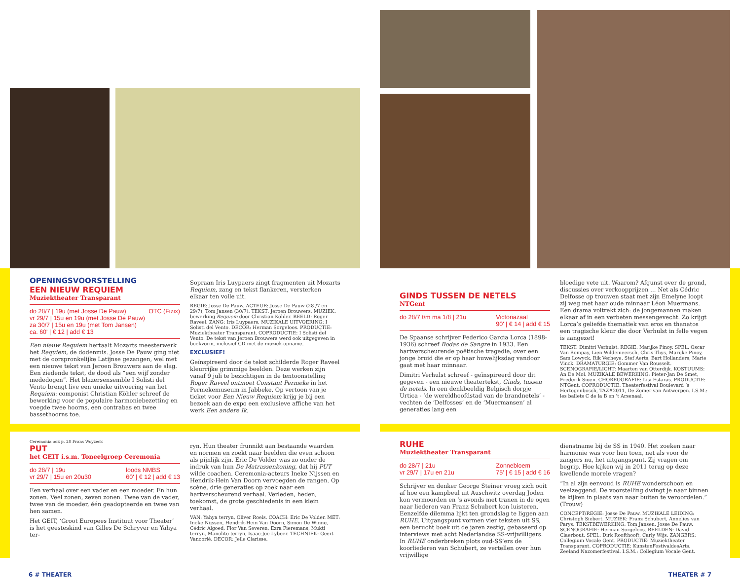OPENINGSVOORSTELLING
EEN NIEUW REQUIEM
Muziektheater Transparant
do 28/7 | 19u (met Josse De Pauw)
vr 29/7 | 15u en 19u (met Josse De Pauw)
za 30/7 | 15u en 19u (met Tom Jansen)
ca. 60' | € 12 | add € 13 OTC (Fizix)
Een nieuw Requiem hertaalt Mozarts meesterwerk het Requiem, de dodenmis. Josse De Pauw ging niet met de oorspronkelijke Latijnse gezangen, wel met een nieuwe tekst van Jeroen Brouwers aan de slag. Een ziedende tekst, de dood als “een wijf zonder mededogen”. Het blazersensemble I Solisti del Vento brengt live een unieke uitvoering van het Requiem: componist Christian Köhler schreef de bewerking voor de populaire harmoniebezetting en voegde twee hoorns, een contrabas en twee bassethoorns toe.
Sopraan Iris Luypaers zingt fragmenten uit Mozarts Requiem, zang en tekst flankeren, versterken elkaar ten volle uit.
REGIE: Josse De Pauw. ACTEUR: Josse De Pauw (28 /7 en 29/7), Tom Jansen (30/7). TEKST: Jeroen Brouwers. MUZIEK: bewerking Requiem door Christian Köhler. BEELD: Roger Raveel. ZANG: Iris Luypaers. MUZIKALE UITVOERING: I Solisti del Vento. DECOR: Herman Sorgeloos. PRODUCTIE: Muziektheater Transparant. COPRODUCTIE: I Solisti del Vento. De tekst van Jeroen Brouwers werd ook uitgegeven in boekvorm, inclusief CD met de muziek-opname.
EXCLUSIEF!
Geïnspireerd door de tekst schilderde Roger Raveel kleurrijke grimmige beelden. Deze werken zijn vanaf 9 juli te bezichtigen in de tentoonstelling Roger Raveel ontmoet Constant Permeke in het Permekemuseum in Jabbeke. Op vertoon van je ticket voor Een Nieuw Requiem krijg je bij een bezoek aan de expo een exclusieve affiche van het werk Een andere Ik.
Ceremonia ook p. 20 Frans Woyzeck
PUT
het GEIT i.s.m. Toneelgroep Ceremonia
do 28/7 | 19u
vr 29/7 | 15u en 20u30 loods NMBS
60' | € 12 | add € 13
Een verhaal over een vader en een moeder. En hun zonen. Veel zonen, zeven zonen. Twee van de vader, twee van de moeder, één geadopteerde en twee van hen samen.
Het GEIT, ‘Groot Europees Instituut voor Theater’ is het geesteskind van Gilles De Schryver en Yahya ter-
ryn. Hun theater frunnikt aan bestaande waarden en normen en zoekt naar beelden die even schoon als pijnlijk zijn. Eric De Volder was zo onder de indruk van hun De Matrassenkoning, dat hij PUT wilde coachen. Ceremonia-acteurs Ineke Nijssen en Hendrik-Hein Van Doorn vervoegden de rangen. Op scène, drie generaties op zoek naar een hartverscheurend verhaal. Verleden, heden, toekomst, de grote geschiedenis in een klein verhaal.
VAN: Yahya terryn, Oliver Roels. COACH: Eric De Volder. MET: Ineke Nijssen, Hendrik-Hein Van Doorn, Simon De Winne, Cédric Algoed, Flor Van Severen, Ezra Fieremans, Mukti terryn, Manolito terryn, Isaac-Joe Lybeer. TECHNIEK: Geert Vanoorlé. DECOR: Jelle Clarisse.
6 # THEATER
GINDS TUSSEN DE NETELS
NTGent
do 28/7 t/m ma 1/8 | 21u Victoriazaal
90' | € 14 | add € 15
De Spaanse schrijver Federico Garcia Lorca (1898-1936) schreef Bodas de Sangre in 1933. Een hartverscheurende poëtische tragedie, over een jonge bruid die er op haar huwelijksdag vandoor gaat met haar minnaar.
Dimitri Verhulst schreef - geïnspireerd door dit gegeven - een nieuwe theatertekst, Ginds, tussen de netels. In een denkbeeldig Belgisch dorpje Urtica - ‘de wereldhoofdstad van de brandnetels’ - vechten de ‘Delfosses’ en de ‘Muermansen’ al generaties lang een
bloedige vete uit. Waarom? Afgunst over de grond, discussies over verkoopprijzen … Net als Cédric Delfosse op trouwen staat met zijn Emelyne loopt zij weg met haar oude minnaar Léon Muermans. Een drama voltrekt zich: de jongemannen maken elkaar af in een verbeten messengevecht. Zo krijgt Lorca’s geliefde thematiek van eros en thanatos een tragische kleur die door Verhulst in felle vegen is aangezet!
TEKST: Dimitri Verhulst. REGIE: Marijke Pinoy. SPEL: Oscar Van Rompay, Lien Wildemeersch, Chris Thys, Marijke Pinoy, Sam Lowyck, Rik Verheye, Stef Aerts, Bart Hollanders, Marie Vinck. DRAMATURGIE: Gommer Van Rousselt. SCENOGRAFIE/LICHT: Maarten van Otterdijk. KOSTUUMS: An De Mol. MUZIKALE BEWERKING: Pieter-Jan De Smet, Frederik Sioen. CHOREOGRAFIE: Lisi Estaras. PRODUCTIE: NTGent. COPRODUCTIE: Theaterfestival Boulevard ’s Hertogenbosch, TAZ#2011, De Zomer van Antwerpen. I.S.M.: les ballets C de la B en ’t Arsenaal.
RUHE
Muziektheater Transparant
do 28/7 | 21u
vr 29/7 | 17u en 21u Zonnebloem
75' | € 15 | add € 16
Schrijver en denker George Steiner vroeg zich ooit af hoe een kampbeul uit Auschwitz overdag Joden kon vermoorden en ‘s avonds met tranen in de ogen naar liederen van Franz Schubert kon luisteren. Eenzelfde dilemma lijkt ten grondslag te liggen aan RUHE. Uitgangspunt vormen vier teksten uit SS, een berucht boek uit de jaren zestig, gebaseerd op interviews met acht Nederlandse SS-vrijwilligers. In RUHE onderbreken plots oud-SS’ers de koorliederen van Schubert, ze vertellen over hun vrijwillige
dienstname bij de SS in 1940. Het zoeken naar harmonie was voor hen toen, net als voor de zangers nu, het uitgangspunt. Zij vragen om begrip. Hoe kijken wij in 2011 terug op deze kwellende morele vragen?
“In al zijn eenvoud is RUHE wonderschoon en veelzeggend. De voorstelling dwingt je naar binnen te kijken in plaats van naar buiten te veroordelen.” (Trouw)
CONCEPT/REGIE: Josse De Pauw. MUZIKALE LEIDING: Christoph Siebert. MUZIEK: Franz Schubert, Annelies van Parys. TEKSTBEWERKING: Tom Jansen, Josse De Pauw. SCENOGRAFIE: Herman Sorgeloos. BEELDEN: David Claerbout. SPEL: Dirk Roofthooft, Carly Wijs. ZANGERS: Collegium Vocale Gent. PRODUCTIE: Muziektheater Transparant. COPRODUCTIE: KunstenFestivaldesArts, Zeeland Nazomerfestival. I.S.M.: Collegium Vocale Gent.
THEATER # 7